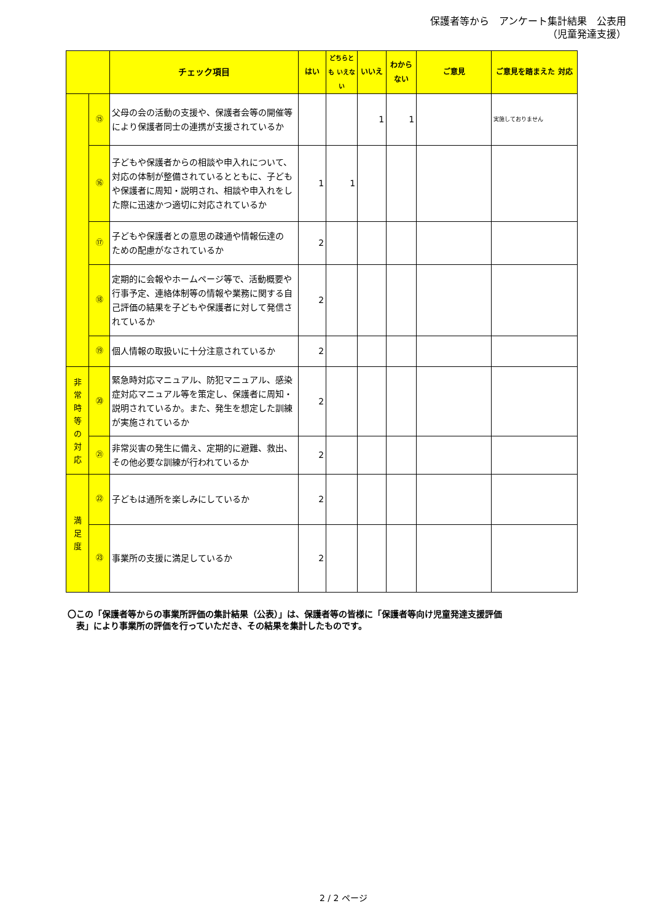保護者等から　アンケート集計結果　公表用
（児童発達支援）
| | | チェック項目 | はい | どちらとも いえない | いいえ | わから ない | ご意見 | ご意見を踏まえた 対応 |
| --- | --- | --- | --- | --- | --- | --- | --- | --- |
| | ⑮ | 父母の会の活動の支援や、保護者会等の開催等により保護者同士の連携が支援されているか | | | 1 | 1 | | 実施しておりません |
| | ⑯ | 子どもや保護者からの相談や申入れについて、対応の体制が整備されているとともに、子どもや保護者に周知・説明され、相談や申入れをした際に迅速かつ適切に対応されているか | 1 | 1 | | | | |
| | ⑰ | 子どもや保護者との意思の疎通や情報伝達の ための配慮がなされているか | 2 | | | | | |
| | ⑱ | 定期的に会報やホームページ等で、活動概要や行事予定、連絡体制等の情報や業務に関する自己評価の結果を子どもや保護者に対して発信されているか | 2 | | | | | |
| | ⑲ | 個人情報の取扱いに十分注意されているか | 2 | | | | | |
| 非 常 時 等 の 対 応 | ⑳ | 緊急時対応マニュアル、防犯マニュアル、感染症対応マニュアル等を策定し、保護者に周知・説明されているか。また、発生を想定した訓練が実施されているか | 2 | | | | | |
| | ㉑ | 非常災害の発生に備え、定期的に避難、救出、その他必要な訓練が行われているか | 2 | | | | | |
| 満 足 度 | ㉒ | 子どもは通所を楽しみにしているか | 2 | | | | | |
| | ㉓ | 事業所の支援に満足しているか | 2 | | | | | |
〇この「保護者等からの事業所評価の集計結果（公表）」は、保護者等の皆様に「保護者等向け児童発達支援評価
　表」により事業所の評価を行っていただき、その結果を集計したものです。
2 / 2 ページ